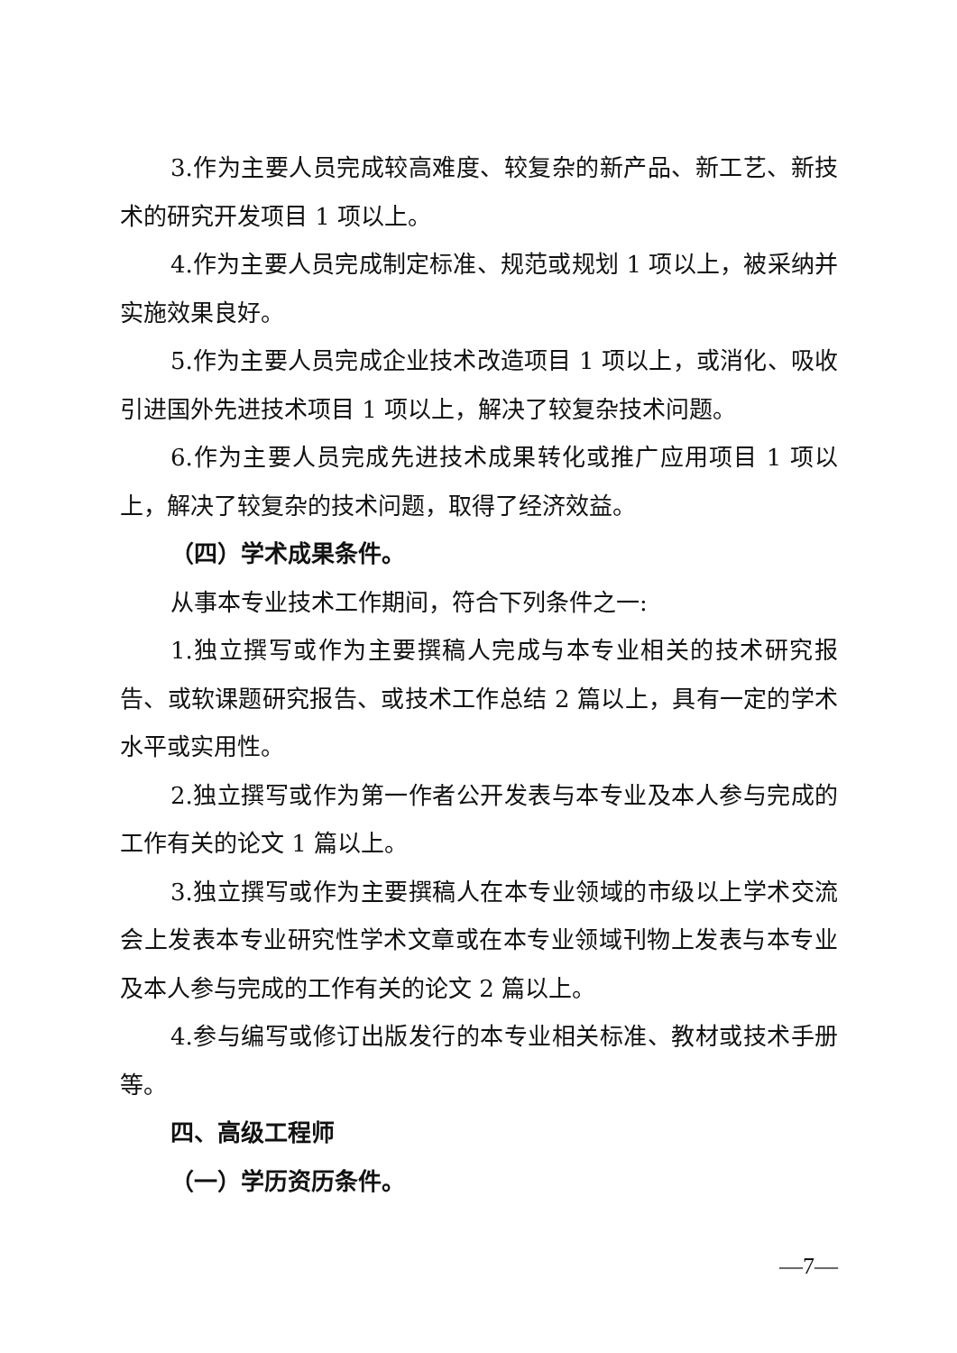3.作为主要人员完成较高难度、较复杂的新产品、新工艺、新技术的研究开发项目 1 项以上。
4.作为主要人员完成制定标准、规范或规划 1 项以上，被采纳并实施效果良好。
5.作为主要人员完成企业技术改造项目 1 项以上，或消化、吸收引进国外先进技术项目 1 项以上，解决了较复杂技术问题。
6.作为主要人员完成先进技术成果转化或推广应用项目 1 项以上，解决了较复杂的技术问题，取得了经济效益。
（四）学术成果条件。
从事本专业技术工作期间，符合下列条件之一:
1.独立撰写或作为主要撰稿人完成与本专业相关的技术研究报告、或软课题研究报告、或技术工作总结 2 篇以上，具有一定的学术水平或实用性。
2.独立撰写或作为第一作者公开发表与本专业及本人参与完成的工作有关的论文 1 篇以上。
3.独立撰写或作为主要撰稿人在本专业领域的市级以上学术交流会上发表本专业研究性学术文章或在本专业领域刊物上发表与本专业及本人参与完成的工作有关的论文 2 篇以上。
4.参与编写或修订出版发行的本专业相关标准、教材或技术手册等。
四、高级工程师
（一）学历资历条件。
—7—